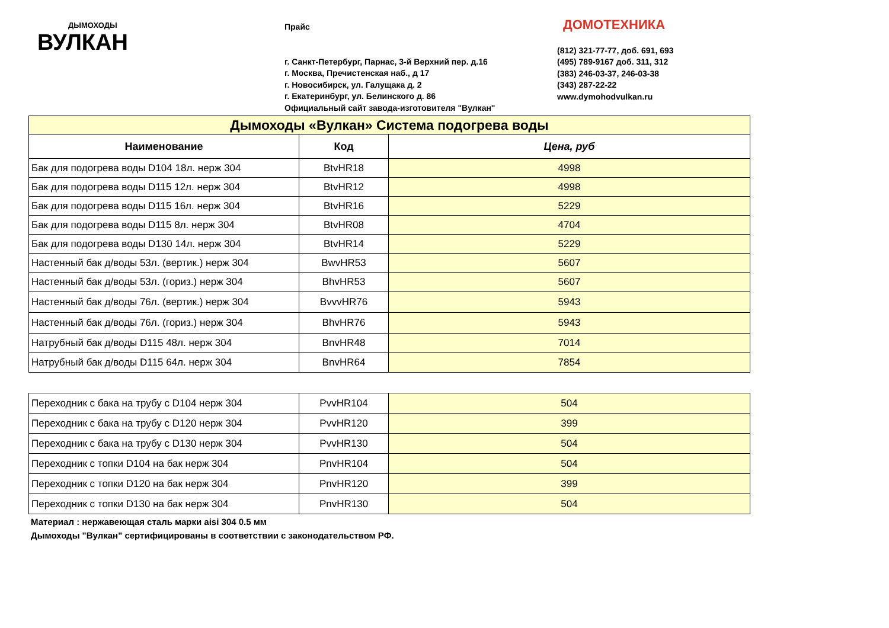ДЫМОХОДЫ
ВУЛКАН
Прайс
г. Санкт-Петербург, Парнас, 3-й Верхний пер. д.16
г. Москва, Пречистенская наб., д 17
г. Новосибирск, ул. Галущака д. 2
г. Екатеринбург, ул. Белинского д. 86
Официальный сайт завода-изготовителя "Вулкан"
ДОМОТЕХНИКА
(812) 321-77-77, доб. 691, 693
(495) 789-9167 доб. 311, 312
(383) 246-03-37, 246-03-38
(343) 287-22-22
www.dymohodvulkan.ru
| Дымоходы «Вулкан» Система подогрева воды | | |
| Наименование | Код | Цена, руб |
| Бак для подогрева воды D104 18л. нерж 304 | BtvHR18 | 4998 |
| Бак для подогрева воды D115 12л. нерж 304 | BtvHR12 | 4998 |
| Бак для подогрева воды D115 16л. нерж 304 | BtvHR16 | 5229 |
| Бак для подогрева воды D115 8л. нерж 304 | BtvHR08 | 4704 |
| Бак для подогрева воды D130 14л. нерж 304 | BtvHR14 | 5229 |
| Настенный бак д/воды 53л. (вертик.) нерж 304 | BwvHR53 | 5607 |
| Настенный бак д/воды 53л. (гориз.) нерж 304 | BhvHR53 | 5607 |
| Настенный бак д/воды 76л. (вертик.) нерж 304 | BvvvHR76 | 5943 |
| Настенный бак д/воды 76л. (гориз.) нерж 304 | BhvHR76 | 5943 |
| Натрубный бак д/воды D115 48л. нерж 304 | BnvHR48 | 7014 |
| Натрубный бак д/воды D115 64л. нерж 304 | BnvHR64 | 7854 |
| Переходник с бака на трубу с D104 нерж 304 | PvvHR104 | 504 |
| Переходник с бака на трубу с D120 нерж 304 | PvvHR120 | 399 |
| Переходник с бака на трубу с D130 нерж 304 | PvvHR130 | 504 |
| Переходник с топки D104 на бак нерж 304 | PnvHR104 | 504 |
| Переходник с топки D120 на бак нерж 304 | PnvHR120 | 399 |
| Переходник с топки D130 на бак нерж 304 | PnvHR130 | 504 |
Материал : нержавеющая сталь марки aisi 304 0.5 мм
Дымоходы "Вулкан" сертифицированы в соответствии с законодательством РФ.